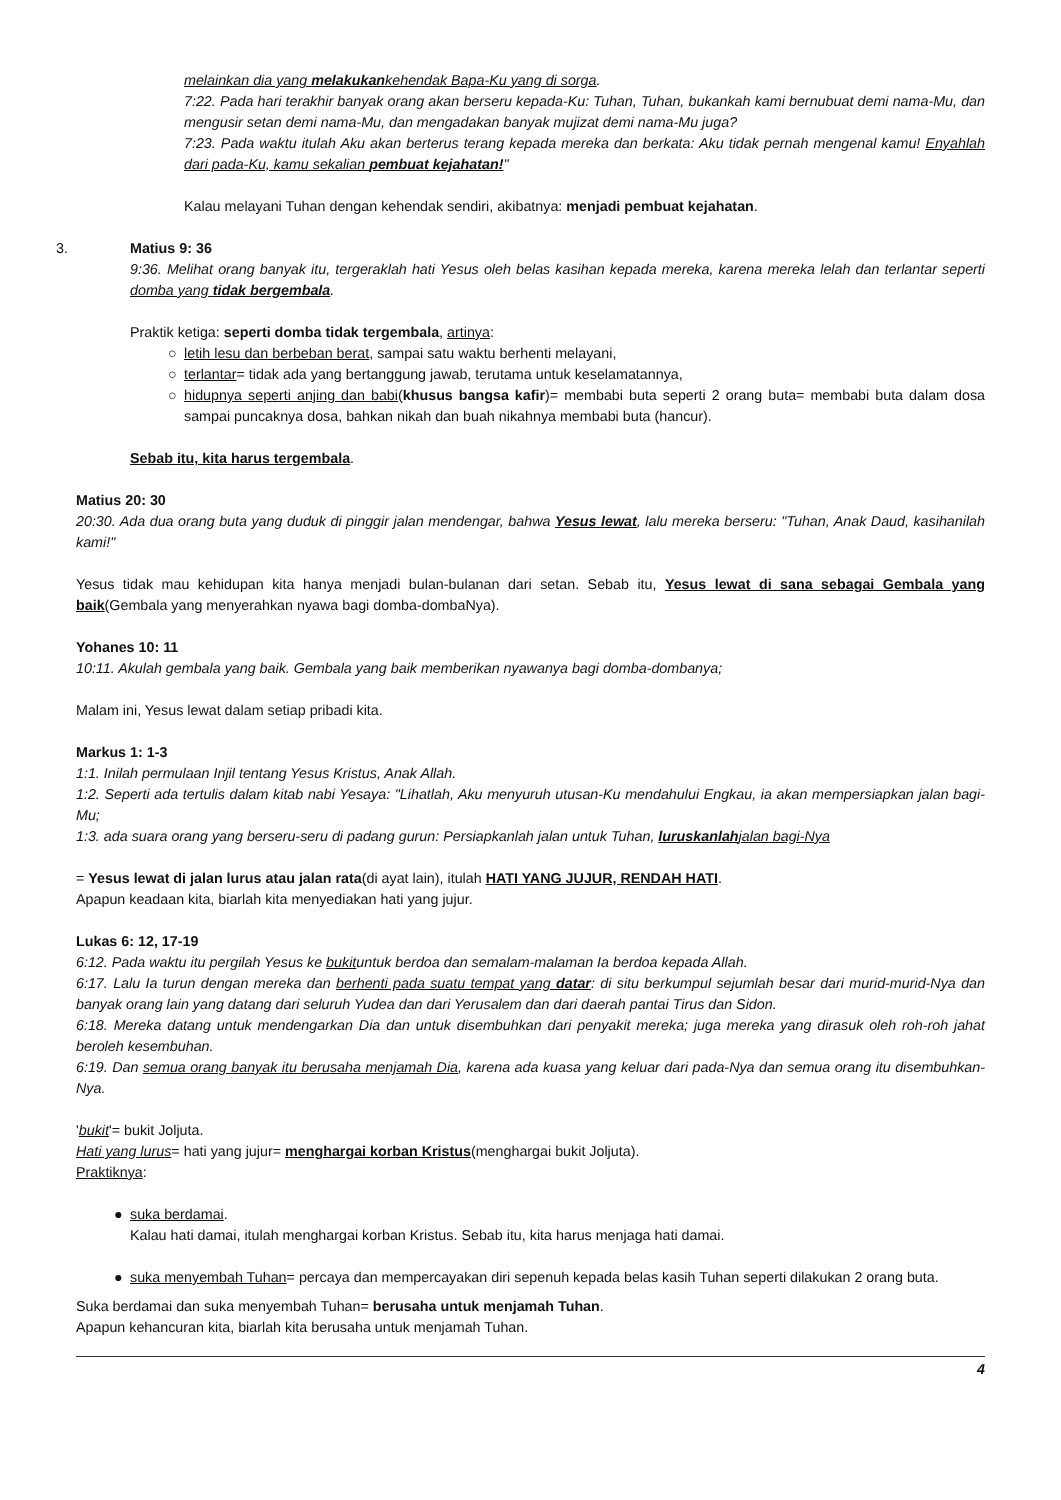melainkan dia yang melakukankehendak Bapa-Ku yang di sorga.
7:22. Pada hari terakhir banyak orang akan berseru kepada-Ku: Tuhan, Tuhan, bukankah kami bernubuat demi nama-Mu, dan mengusir setan demi nama-Mu, dan mengadakan banyak mujizat demi nama-Mu juga?
7:23. Pada waktu itulah Aku akan berterus terang kepada mereka dan berkata: Aku tidak pernah mengenal kamu! Enyahlah dari pada-Ku, kamu sekalian pembuat kejahatan!"
Kalau melayani Tuhan dengan kehendak sendiri, akibatnya: menjadi pembuat kejahatan.
3. Matius 9: 36
9:36. Melihat orang banyak itu, tergeraklah hati Yesus oleh belas kasihan kepada mereka, karena mereka lelah dan terlantar seperti domba yang tidak bergembala.
Praktik ketiga: seperti domba tidak tergembala, artinya:
○ letih lesu dan berbeban berat, sampai satu waktu berhenti melayani,
○ terlantar= tidak ada yang bertanggung jawab, terutama untuk keselamatannya,
○ hidupnya seperti anjing dan babi(khusus bangsa kafir)= membabi buta seperti 2 orang buta= membabi buta dalam dosa sampai puncaknya dosa, bahkan nikah dan buah nikahnya membabi buta (hancur).
Sebab itu, kita harus tergembala.
Matius 20: 30
20:30. Ada dua orang buta yang duduk di pinggir jalan mendengar, bahwa Yesus lewat, lalu mereka berseru: "Tuhan, Anak Daud, kasihanilah kami!"
Yesus tidak mau kehidupan kita hanya menjadi bulan-bulanan dari setan. Sebab itu, Yesus lewat di sana sebagai Gembala yang baik(Gembala yang menyerahkan nyawa bagi domba-dombaNya).
Yohanes 10: 11
10:11. Akulah gembala yang baik. Gembala yang baik memberikan nyawanya bagi domba-dombanya;
Malam ini, Yesus lewat dalam setiap pribadi kita.
Markus 1: 1-3
1:1. Inilah permulaan Injil tentang Yesus Kristus, Anak Allah.
1:2. Seperti ada tertulis dalam kitab nabi Yesaya: "Lihatlah, Aku menyuruh utusan-Ku mendahului Engkau, ia akan mempersiapkan jalan bagi-Mu;
1:3. ada suara orang yang berseru-seru di padang gurun: Persiapkanlah jalan untuk Tuhan, luruskanlahjalan bagi-Nya
= Yesus lewat di jalan lurus atau jalan rata(di ayat lain), itulah HATI YANG JUJUR, RENDAH HATI.
Apapun keadaan kita, biarlah kita menyediakan hati yang jujur.
Lukas 6: 12, 17-19
6:12. Pada waktu itu pergilah Yesus ke bukituntuk berdoa dan semalam-malaman Ia berdoa kepada Allah.
6:17. Lalu Ia turun dengan mereka dan berhenti pada suatu tempat yang datar: di situ berkumpul sejumlah besar dari murid-murid-Nya dan banyak orang lain yang datang dari seluruh Yudea dan dari Yerusalem dan dari daerah pantai Tirus dan Sidon.
6:18. Mereka datang untuk mendengarkan Dia dan untuk disembuhkan dari penyakit mereka; juga mereka yang dirasuk oleh roh-roh jahat beroleh kesembuhan.
6:19. Dan semua orang banyak itu berusaha menjamah Dia, karena ada kuasa yang keluar dari pada-Nya dan semua orang itu disembuhkan-Nya.
'bukit'= bukit Joljuta.
Hati yang lurus= hati yang jujur= menghargai korban Kristus(menghargai bukit Joljuta).
Praktiknya:
● suka berdamai.
Kalau hati damai, itulah menghargai korban Kristus. Sebab itu, kita harus menjaga hati damai.
● suka menyembah Tuhan= percaya dan mempercayakan diri sepenuh kepada belas kasih Tuhan seperti dilakukan 2 orang buta.
Suka berdamai dan suka menyembah Tuhan= berusaha untuk menjamah Tuhan.
Apapun kehancuran kita, biarlah kita berusaha untuk menjamah Tuhan.
4